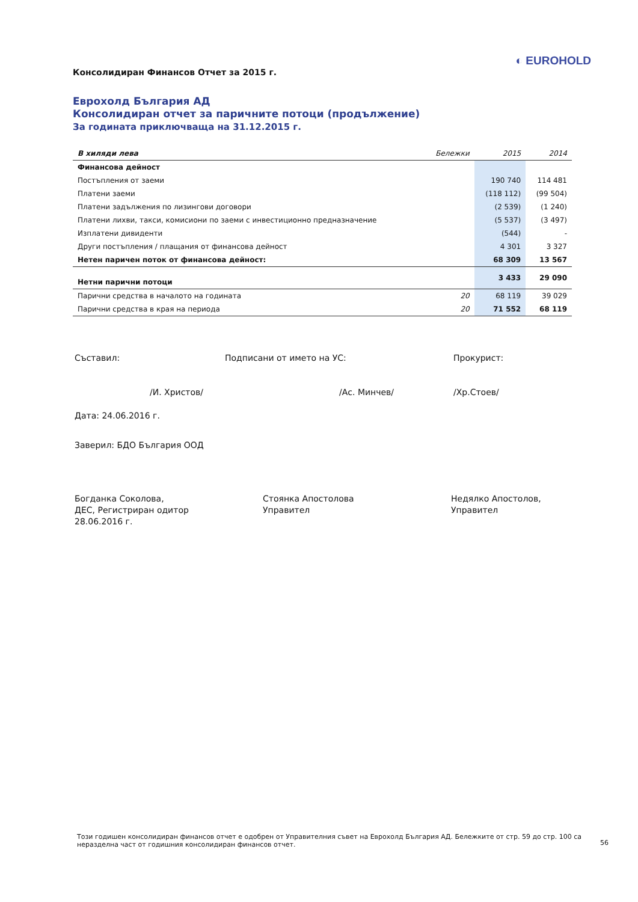Консолидиран Финансов Отчет за 2015 г.
◐ EUROHOLD
Еврохолд България АД
Консолидиран отчет за паричните потоци (продължение)
За годината приключваща на 31.12.2015 г.
| В хиляди лева | Бележки | 2015 | 2014 |
| --- | --- | --- | --- |
| Финансова дейност | | | |
| Постъпления от заеми | | 190 740 | 114 481 |
| Платени заеми | | (118 112) | (99 504) |
| Платени задължения по лизингови договори | | (2 539) | (1 240) |
| Платени лихви, такси, комисиони по заеми с инвестиционно предназначение | | (5 537) | (3 497) |
| Изплатени дивиденти | | (544) | - |
| Други постъпления / плащания от финансова дейност | | 4 301 | 3 327 |
| Нетен паричен поток от финансова дейност: | | 68 309 | 13 567 |
| Нетни парични потоци | | 3 433 | 29 090 |
| Парични средства в началото на годината | 20 | 68 119 | 39 029 |
| Парични средства в края на периода | 20 | 71 552 | 68 119 |
Съставил:
/И. Христов/
Подписани от името на УС:
/Ас. Минчев/
Прокурист:
/Хр.Стоев/
Дата: 24.06.2016 г.
Заверил: БДО България ООД
Богданка Соколова,
ДЕС, Регистриран одитор
28.06.2016 г.
Стоянка Апостолова
Управител
Недялко Апостолов,
Управител
Този годишен консолидиран финансов отчет е одобрен от Управителния съвет на Еврохолд България АД. Бележките от стр. 59 до стр. 100 са неразделна част от годишния консолидиран финансов отчет.
56